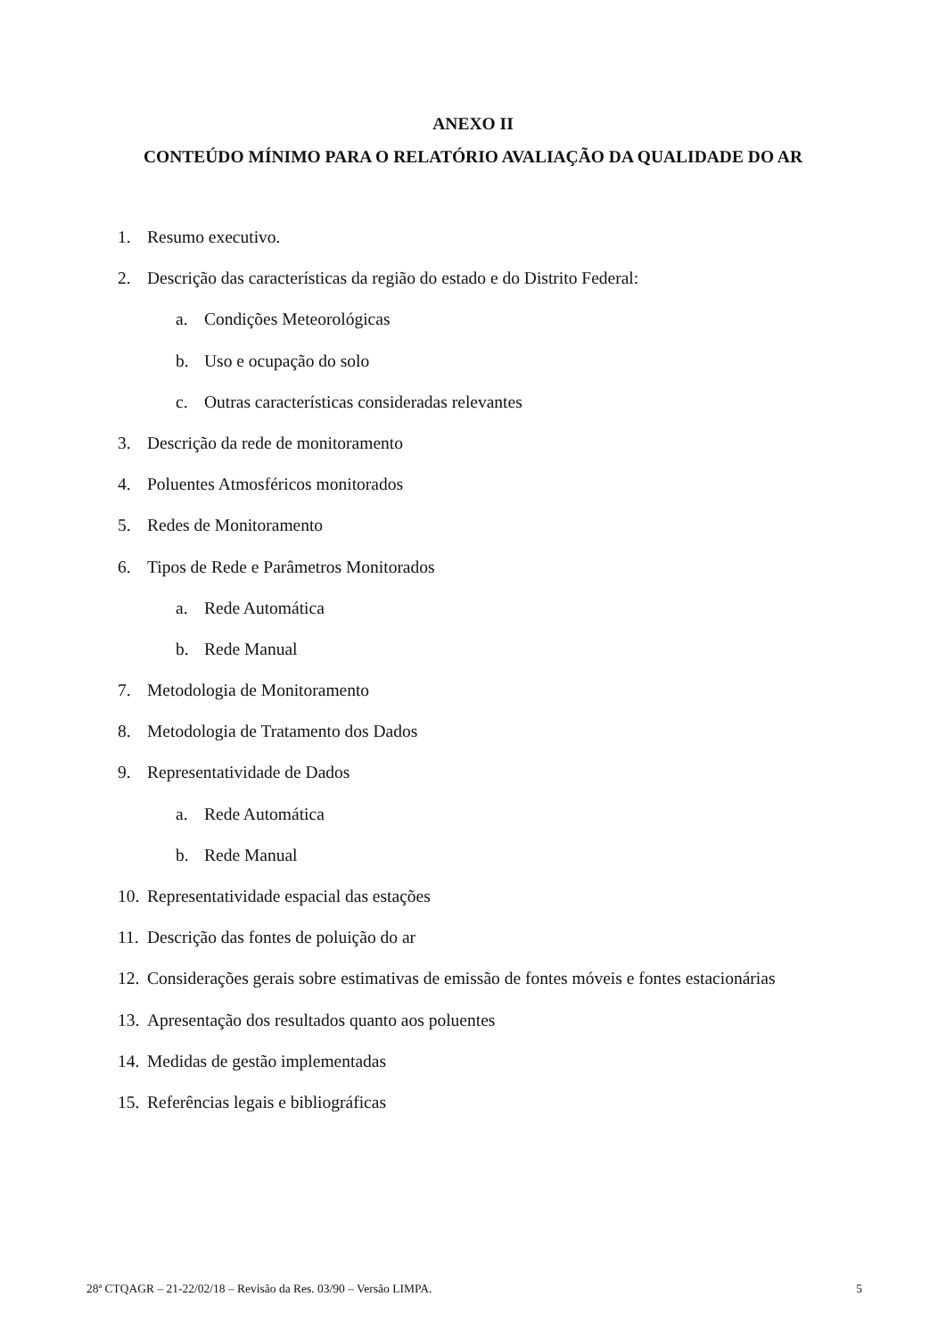ANEXO II
CONTEÚDO MÍNIMO PARA O RELATÓRIO AVALIAÇÃO DA QUALIDADE DO AR
1. Resumo executivo.
2. Descrição das características da região do estado e do Distrito Federal:
a. Condições Meteorológicas
b. Uso e ocupação do solo
c. Outras características consideradas relevantes
3. Descrição da rede de monitoramento
4. Poluentes Atmosféricos monitorados
5. Redes de Monitoramento
6. Tipos de Rede e Parâmetros Monitorados
a. Rede Automática
b. Rede Manual
7. Metodologia de Monitoramento
8. Metodologia de Tratamento dos Dados
9. Representatividade de Dados
a. Rede Automática
b. Rede Manual
10. Representatividade espacial das estações
11. Descrição das fontes de poluição do ar
12. Considerações gerais sobre estimativas de emissão de fontes móveis e fontes estacionárias
13. Apresentação dos resultados quanto aos poluentes
14. Medidas de gestão implementadas
15. Referências legais e bibliográficas
28ª CTQAGR – 21-22/02/18 – Revisão da Res. 03/90 – Versão LIMPA. 5